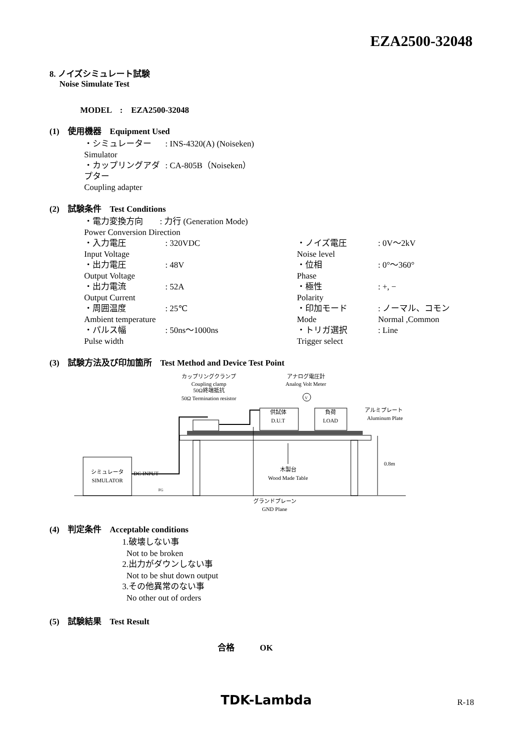EZA2500-32048
8. ノイズシミュレート試験
Noise Simulate Test
MODEL　:　EZA2500-32048
(1)　使用機器　Equipment Used
| ・シミュレーター Simulator | : INS-4320(A) (Noiseken) |
| ・カップリングアダプター Coupling adapter | : CA-805B（Noiseken） |
(2)　試験条件　Test Conditions
| ・電力変換方向 : 力行 (Generation Mode) Power Conversion Direction | | | |
| ・入力電圧 Input Voltage | : 320VDC | ・ノイズ電圧 Noise level | : 0V〜2kV |
| ・出力電圧 Output Voltage | : 48V | ・位相 Phase | : 0°〜360° |
| ・出力電流 Output Current | : 52A | ・極性 Polarity | : +, − |
| ・周囲温度 Ambient temperature | : 25℃ | ・印加モード Mode | : ノーマル、コモン Normal ,Common |
| ・パルス幅 Pulse width | : 50ns〜1000ns | ・トリガ選択 Trigger select | : Line |
(3)　試験方法及び印加箇所　Test Method and Device Test Point
カップリングクランプ
Coupling clamp
50Ω終端抵抗
50Ω Termination resistor
アナログ電圧計
Analog Volt Meter
V
アルミプレート
Aluminum Plate
供試体
D.U.T
負荷
LOAD
0.8m
シミュレータ
SIMULATOR
DC INPUT
木製台
Wood Made Table
FG
グランドプレーン
GND Plane
(4)　判定条件　Acceptable conditions
1.破壊しない事
Not to be broken
2.出力がダウンしない事
Not to be shut down output
3.その他異常のない事
No other out of orders
(5)　試験結果　Test Result
合格　　　OK
TDK-Lambda R-18